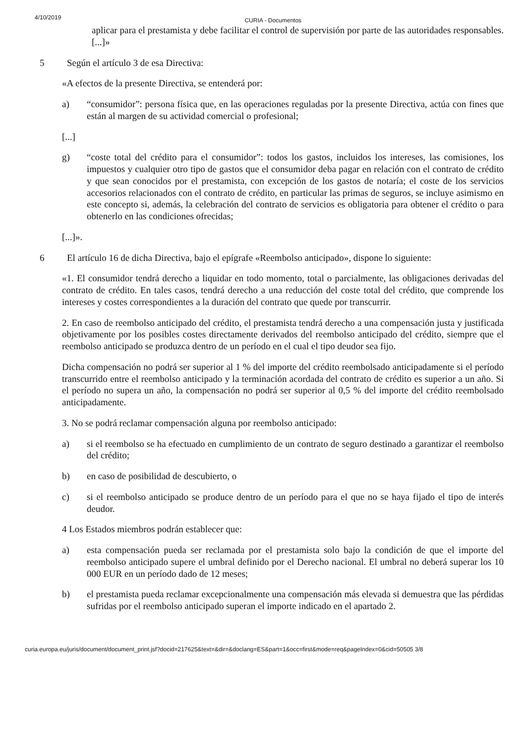4/10/2019 CURIA - Documentos
aplicar para el prestamista y debe facilitar el control de supervisión por parte de las autoridades responsables. [...]»
5 Según el artículo 3 de esa Directiva:
«A efectos de la presente Directiva, se entenderá por:
a) “consumidor”: persona física que, en las operaciones reguladas por la presente Directiva, actúa con fines que están al margen de su actividad comercial o profesional;
[...]
g) “coste total del crédito para el consumidor”: todos los gastos, incluidos los intereses, las comisiones, los impuestos y cualquier otro tipo de gastos que el consumidor deba pagar en relación con el contrato de crédito y que sean conocidos por el prestamista, con excepción de los gastos de notaría; el coste de los servicios accesorios relacionados con el contrato de crédito, en particular las primas de seguros, se incluye asimismo en este concepto si, además, la celebración del contrato de servicios es obligatoria para obtener el crédito o para obtenerlo en las condiciones ofrecidas;
[...]».
6 El artículo 16 de dicha Directiva, bajo el epígrafe «Reembolso anticipado», dispone lo siguiente:
«1. El consumidor tendrá derecho a liquidar en todo momento, total o parcialmente, las obligaciones derivadas del contrato de crédito. En tales casos, tendrá derecho a una reducción del coste total del crédito, que comprende los intereses y costes correspondientes a la duración del contrato que quede por transcurrir.
2. En caso de reembolso anticipado del crédito, el prestamista tendrá derecho a una compensación justa y justificada objetivamente por los posibles costes directamente derivados del reembolso anticipado del crédito, siempre que el reembolso anticipado se produzca dentro de un período en el cual el tipo deudor sea fijo.
Dicha compensación no podrá ser superior al 1 % del importe del crédito reembolsado anticipadamente si el período transcurrido entre el reembolso anticipado y la terminación acordada del contrato de crédito es superior a un año. Si el período no supera un año, la compensación no podrá ser superior al 0,5 % del importe del crédito reembolsado anticipadamente.
3. No se podrá reclamar compensación alguna por reembolso anticipado:
a) si el reembolso se ha efectuado en cumplimiento de un contrato de seguro destinado a garantizar el reembolso del crédito;
b) en caso de posibilidad de descubierto, o
c) si el reembolso anticipado se produce dentro de un período para el que no se haya fijado el tipo de interés deudor.
4 Los Estados miembros podrán establecer que:
a) esta compensación pueda ser reclamada por el prestamista solo bajo la condición de que el importe del reembolso anticipado supere el umbral definido por el Derecho nacional. El umbral no deberá superar los 10 000 EUR en un período dado de 12 meses;
b) el prestamista pueda reclamar excepcionalmente una compensación más elevada si demuestra que las pérdidas sufridas por el reembolso anticipado superan el importe indicado en el apartado 2.
curia.europa.eu/juris/document/document_print.jsf?docid=217625&text=&dir=&doclang=ES&part=1&occ=first&mode=req&pageIndex=0&cid=50505 3/8